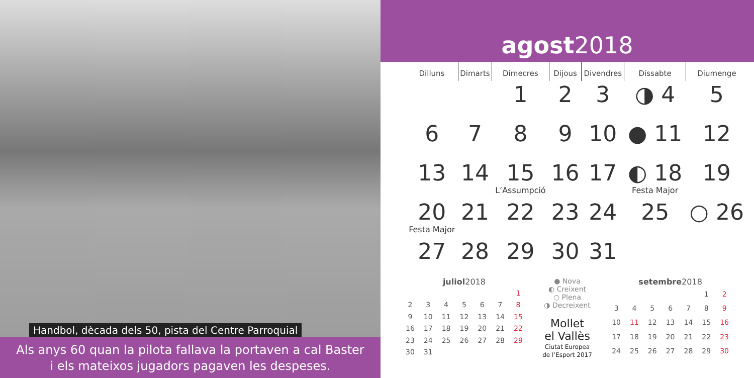Handbol, dècada dels 50, pista del Centre Parroquial
Als anys 60 quan la pilota fallava la portaven a cal Baster
i els mateixos jugadors pagaven les despeses.
agost2018
| Dilluns | Dimarts | Dimecres | Dijous | Divendres | Dissabte | Diumenge |
| --- | --- | --- | --- | --- | --- | --- |
| | | 1 | 2 | 3 | ◑ 4 | 5 |
| 6 | 7 | 8 | 9 | 10 | ● 11 | 12 |
| 13 | 14 | 15 L’Assumpció | 16 | 17 | ◐ 18 Festa Major | 19 |
| 20 Festa Major | 21 | 22 | 23 | 24 | 25 | ○ 26 |
| 27 | 28 | 29 | 30 | 31 | | |
juliol 2018
| | | | | | | 1 |
| 2 | 3 | 4 | 5 | 6 | 7 | 8 |
| 9 | 10 | 11 | 12 | 13 | 14 | 15 |
| 16 | 17 | 18 | 19 | 20 | 21 | 22 |
| 23 | 24 | 25 | 26 | 27 | 28 | 29 |
| 30 | 31 | | | | | |
● Nova
◐ Creixent
○ Plena
◑ Decreixent
Mollet
el Vallès
Ciutat Europea
de l’Esport 2017
setembre 2018
| | | | | | 1 | 2 |
| 3 | 4 | 5 | 6 | 7 | 8 | 9 |
| 10 | 11 | 12 | 13 | 14 | 15 | 16 |
| 17 | 18 | 19 | 20 | 21 | 22 | 23 |
| 24 | 25 | 26 | 27 | 28 | 29 | 30 |